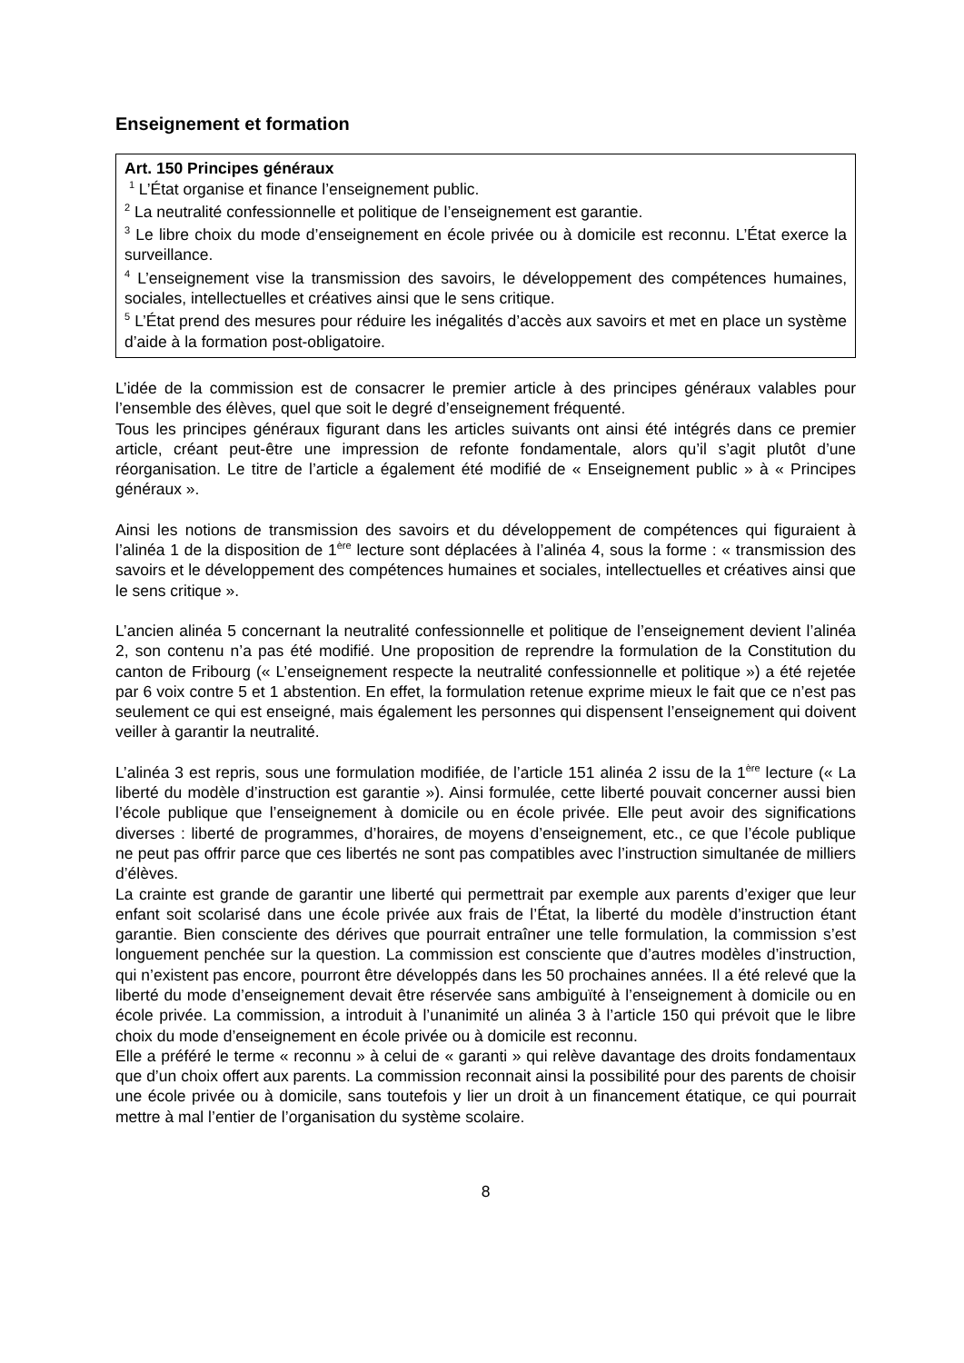Enseignement et formation
Art. 150 Principes généraux
<sup>1</sup> L’État organise et finance l’enseignement public.
<sup>2</sup> La neutralité confessionnelle et politique de l’enseignement est garantie.
<sup>3</sup> Le libre choix du mode d’enseignement en école privée ou à domicile est reconnu. L’État exerce la surveillance.
<sup>4</sup> L’enseignement vise la transmission des savoirs, le développement des compétences humaines, sociales, intellectuelles et créatives ainsi que le sens critique.
<sup>5</sup> L’État prend des mesures pour réduire les inégalités d’accès aux savoirs et met en place un système d’aide à la formation post-obligatoire.
L’idée de la commission est de consacrer le premier article à des principes généraux valables pour l’ensemble des élèves, quel que soit le degré d’enseignement fréquenté.
Tous les principes généraux figurant dans les articles suivants ont ainsi été intégrés dans ce premier article, créant peut-être une impression de refonte fondamentale, alors qu’il s’agit plutôt d’une réorganisation. Le titre de l’article a également été modifié de « Enseignement public » à « Principes généraux ».
Ainsi les notions de transmission des savoirs et du développement de compétences qui figuraient à l’alinéa 1 de la disposition de 1<sup>ère</sup> lecture sont déplacées à l’alinéa 4, sous la forme : « transmission des savoirs et le développement des compétences humaines et sociales, intellectuelles et créatives ainsi que le sens critique ».
L’ancien alinéa 5 concernant la neutralité confessionnelle et politique de l’enseignement devient l’alinéa 2, son contenu n’a pas été modifié. Une proposition de reprendre la formulation de la Constitution du canton de Fribourg (« L’enseignement respecte la neutralité confessionnelle et politique ») a été rejetée par 6 voix contre 5 et 1 abstention. En effet, la formulation retenue exprime mieux le fait que ce n’est pas seulement ce qui est enseigné, mais également les personnes qui dispensent l’enseignement qui doivent veiller à garantir la neutralité.
L’alinéa 3 est repris, sous une formulation modifiée, de l’article 151 alinéa 2 issu de la 1<sup>ère</sup> lecture (« La liberté du modèle d’instruction est garantie »). Ainsi formulée, cette liberté pouvait concerner aussi bien l’école publique que l’enseignement à domicile ou en école privée. Elle peut avoir des significations diverses : liberté de programmes, d’horaires, de moyens d’enseignement, etc., ce que l’école publique ne peut pas offrir parce que ces libertés ne sont pas compatibles avec l’instruction simultanée de milliers d’élèves.
La crainte est grande de garantir une liberté qui permettrait par exemple aux parents d’exiger que leur enfant soit scolarisé dans une école privée aux frais de l’État, la liberté du modèle d’instruction étant garantie. Bien consciente des dérives que pourrait entraîner une telle formulation, la commission s’est longuement penchée sur la question. La commission est consciente que d’autres modèles d’instruction, qui n’existent pas encore, pourront être développés dans les 50 prochaines années. Il a été relevé que la liberté du mode d’enseignement devait être réservée sans ambiguïté à l’enseignement à domicile ou en école privée. La commission, a introduit à l’unanimité un alinéa 3 à l’article 150 qui prévoit que le libre choix du mode d’enseignement en école privée ou à domicile est reconnu.
Elle a préféré le terme « reconnu » à celui de « garanti » qui relève davantage des droits fondamentaux que d’un choix offert aux parents. La commission reconnait ainsi la possibilité pour des parents de choisir une école privée ou à domicile, sans toutefois y lier un droit à un financement étatique, ce qui pourrait mettre à mal l’entier de l’organisation du système scolaire.
8